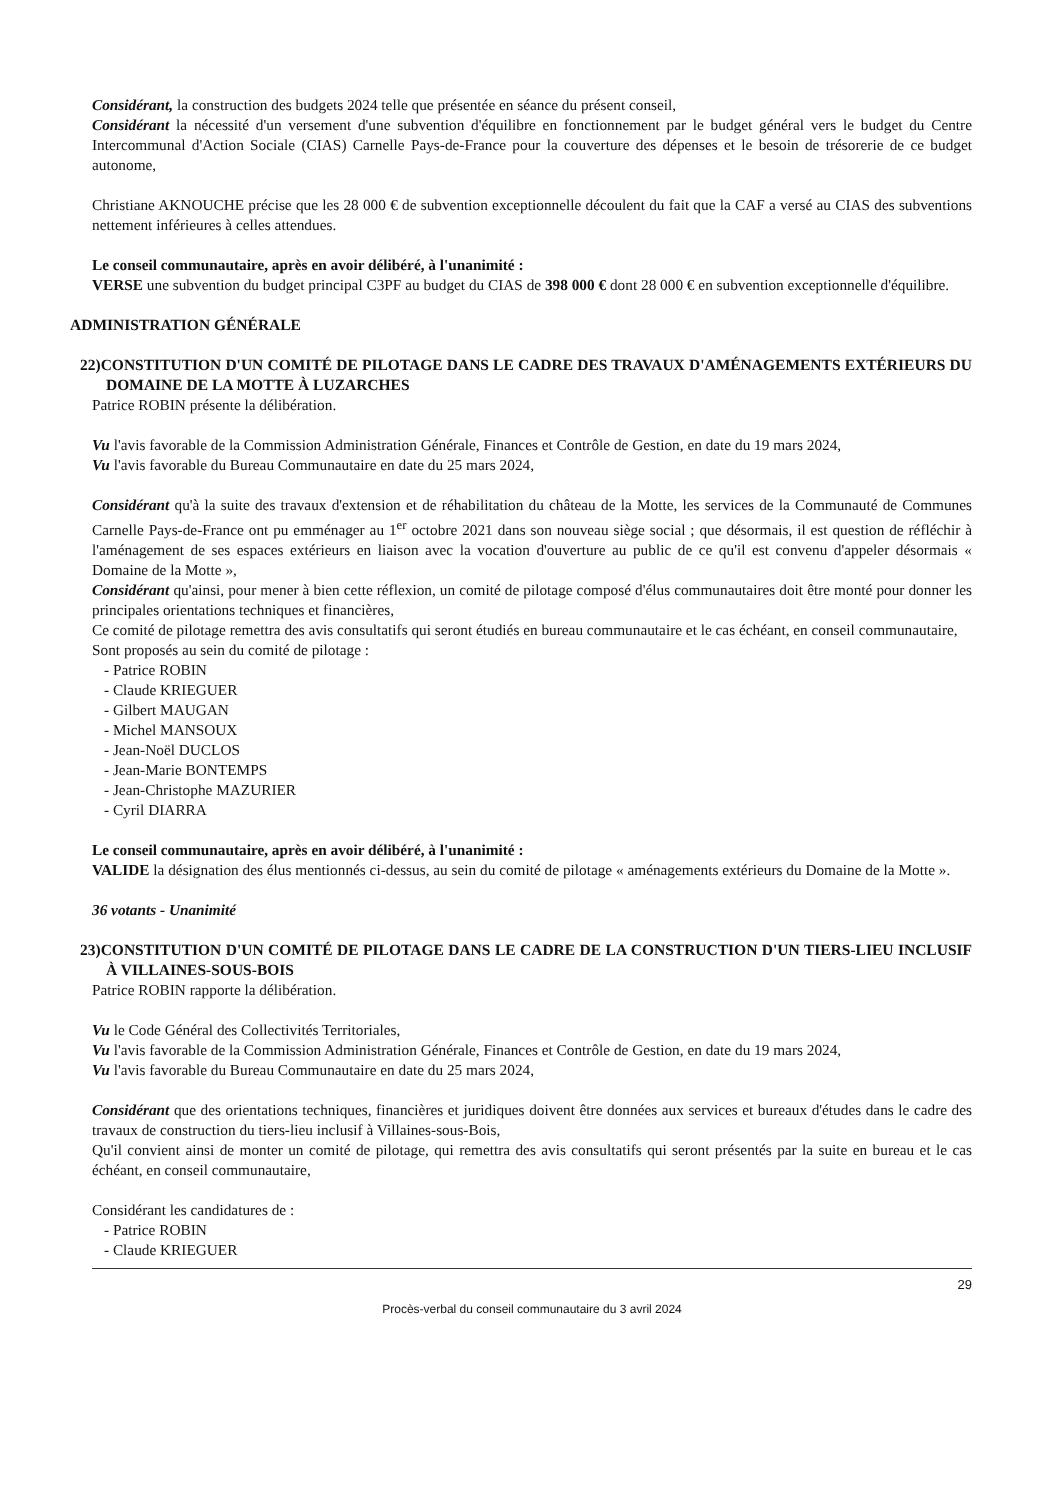Considérant, la construction des budgets 2024 telle que présentée en séance du présent conseil,
Considérant la nécessité d'un versement d'une subvention d'équilibre en fonctionnement par le budget général vers le budget du Centre Intercommunal d'Action Sociale (CIAS) Carnelle Pays-de-France pour la couverture des dépenses et le besoin de trésorerie de ce budget autonome,
Christiane AKNOUCHE précise que les 28 000 € de subvention exceptionnelle découlent du fait que la CAF a versé au CIAS des subventions nettement inférieures à celles attendues.
Le conseil communautaire, après en avoir délibéré, à l'unanimité :
VERSE une subvention du budget principal C3PF au budget du CIAS de 398 000 € dont 28 000 € en subvention exceptionnelle d'équilibre.
ADMINISTRATION GÉNÉRALE
22)CONSTITUTION D'UN COMITÉ DE PILOTAGE DANS LE CADRE DES TRAVAUX D'AMÉNAGEMENTS EXTÉRIEURS DU DOMAINE DE LA MOTTE À LUZARCHES
Patrice ROBIN présente la délibération.
Vu l'avis favorable de la Commission Administration Générale, Finances et Contrôle de Gestion, en date du 19 mars 2024,
Vu l'avis favorable du Bureau Communautaire en date du 25 mars 2024,
Considérant qu'à la suite des travaux d'extension et de réhabilitation du château de la Motte, les services de la Communauté de Communes Carnelle Pays-de-France ont pu emménager au 1<sup>er</sup> octobre 2021 dans son nouveau siège social ; que désormais, il est question de réfléchir à l'aménagement de ses espaces extérieurs en liaison avec la vocation d'ouverture au public de ce qu'il est convenu d'appeler désormais « Domaine de la Motte »,
Considérant qu'ainsi, pour mener à bien cette réflexion, un comité de pilotage composé d'élus communautaires doit être monté pour donner les principales orientations techniques et financières,
Ce comité de pilotage remettra des avis consultatifs qui seront étudiés en bureau communautaire et le cas échéant, en conseil communautaire,
Sont proposés au sein du comité de pilotage :
- Patrice ROBIN
- Claude KRIEGUER
- Gilbert MAUGAN
- Michel MANSOUX
- Jean-Noël DUCLOS
- Jean-Marie BONTEMPS
- Jean-Christophe MAZURIER
- Cyril DIARRA
Le conseil communautaire, après en avoir délibéré, à l'unanimité :
VALIDE la désignation des élus mentionnés ci-dessus, au sein du comité de pilotage « aménagements extérieurs du Domaine de la Motte ».
36 votants - Unanimité
23)CONSTITUTION D'UN COMITÉ DE PILOTAGE DANS LE CADRE DE LA CONSTRUCTION D'UN TIERS-LIEU INCLUSIF À VILLAINES-SOUS-BOIS
Patrice ROBIN rapporte la délibération.
Vu le Code Général des Collectivités Territoriales,
Vu l'avis favorable de la Commission Administration Générale, Finances et Contrôle de Gestion, en date du 19 mars 2024,
Vu l'avis favorable du Bureau Communautaire en date du 25 mars 2024,
Considérant que des orientations techniques, financières et juridiques doivent être données aux services et bureaux d'études dans le cadre des travaux de construction du tiers-lieu inclusif à Villaines-sous-Bois,
Qu'il convient ainsi de monter un comité de pilotage, qui remettra des avis consultatifs qui seront présentés par la suite en bureau et le cas échéant, en conseil communautaire,
Considérant les candidatures de :
- Patrice ROBIN
- Claude KRIEGUER
29
Procès-verbal du conseil communautaire du 3 avril 2024